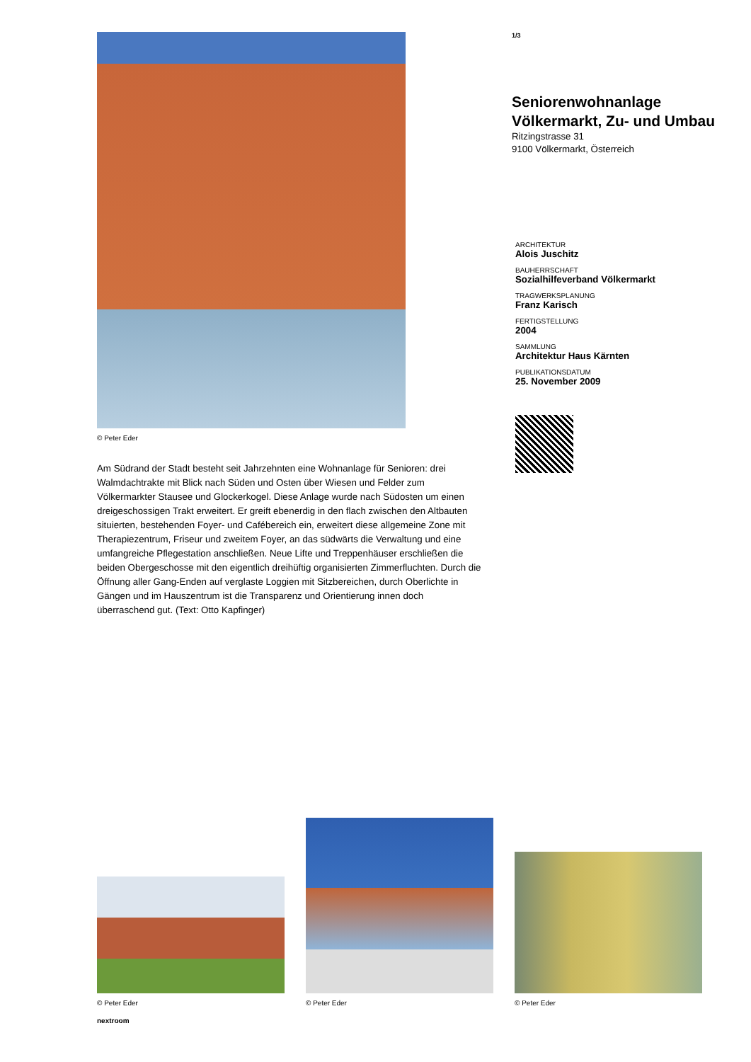© Peter Eder
Am Südrand der Stadt besteht seit Jahrzehnten eine Wohnanlage für Senioren: drei Walmdachtrakte mit Blick nach Süden und Osten über Wiesen und Felder zum Völkermarkter Stausee und Glockerkogel. Diese Anlage wurde nach Südosten um einen dreigeschossigen Trakt erweitert. Er greift ebenerdig in den flach zwischen den Altbauten situierten, bestehenden Foyer- und Cafébereich ein, erweitert diese allgemeine Zone mit Therapiezentrum, Friseur und zweitem Foyer, an das südwärts die Verwaltung und eine umfangreiche Pflegestation anschließen. Neue Lifte und Treppenhäuser erschließen die beiden Obergeschosse mit den eigentlich dreihüftig organisierten Zimmerfluchten. Durch die Öffnung aller Gang-Enden auf verglaste Loggien mit Sitzbereichen, durch Oberlichte in Gängen und im Hauszentrum ist die Transparenz und Orientierung innen doch überraschend gut. (Text: Otto Kapfinger)
1/3
Seniorenwohnanlage Völkermarkt, Zu- und Umbau
Ritzingstrasse 31
9100 Völkermarkt, Österreich
ARCHITEKTUR
Alois Juschitz
BAUHERRSCHAFT
Sozialhilfeverband Völkermarkt
TRAGWERKSPLANUNG
Franz Karisch
FERTIGSTELLUNG
2004
SAMMLUNG
Architektur Haus Kärnten
PUBLIKATIONSDATUM
25. November 2009
© Peter Eder
© Peter Eder
© Peter Eder
nextroom